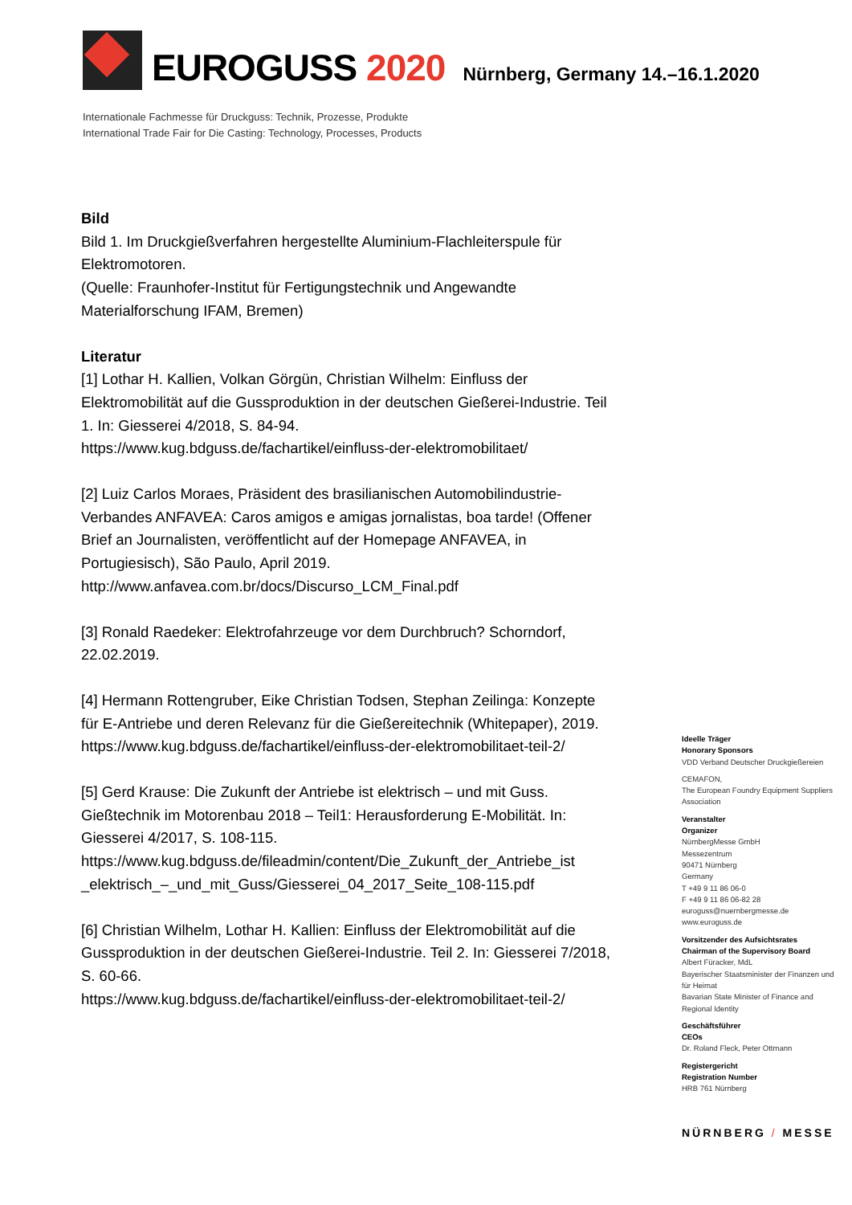EUROGUSS 2020
Nürnberg, Germany 14.–16.1.2020
Internationale Fachmesse für Druckguss: Technik, Prozesse, Produkte
International Trade Fair for Die Casting: Technology, Processes, Products
Bild
Bild 1. Im Druckgießverfahren hergestellte Aluminium-Flachleiterspule für Elektromotoren.
(Quelle: Fraunhofer-Institut für Fertigungstechnik und Angewandte Materialforschung IFAM, Bremen)
Literatur
[1] Lothar H. Kallien, Volkan Görgün, Christian Wilhelm: Einfluss der Elektromobilität auf die Gussproduktion in der deutschen Gießerei-Industrie. Teil 1. In: Giesserei 4/2018, S. 84-94.
https://www.kug.bdguss.de/fachartikel/einfluss-der-elektromobilitaet/
[2] Luiz Carlos Moraes, Präsident des brasilianischen Automobilindustrie-Verbandes ANFAVEA: Caros amigos e amigas jornalistas, boa tarde! (Offener Brief an Journalisten, veröffentlicht auf der Homepage ANFAVEA, in Portugiesisch), São Paulo, April 2019.
http://www.anfavea.com.br/docs/Discurso_LCM_Final.pdf
[3] Ronald Raedeker: Elektrofahrzeuge vor dem Durchbruch? Schorndorf, 22.02.2019.
[4] Hermann Rottengruber, Eike Christian Todsen, Stephan Zeilinga: Konzepte für E-Antriebe und deren Relevanz für die Gießereitechnik (Whitepaper), 2019.
https://www.kug.bdguss.de/fachartikel/einfluss-der-elektromobilitaet-teil-2/
[5] Gerd Krause: Die Zukunft der Antriebe ist elektrisch – und mit Guss. Gießtechnik im Motorenbau 2018 – Teil1: Herausforderung E-Mobilität. In: Giesserei 4/2017, S. 108-115.
https://www.kug.bdguss.de/fileadmin/content/Die_Zukunft_der_Antriebe_ist _elektrisch_–_und_mit_Guss/Giesserei_04_2017_Seite_108-115.pdf
[6] Christian Wilhelm, Lothar H. Kallien: Einfluss der Elektromobilität auf die Gussproduktion in der deutschen Gießerei-Industrie. Teil 2. In: Giesserei 7/2018, S. 60-66.
https://www.kug.bdguss.de/fachartikel/einfluss-der-elektromobilitaet-teil-2/
Ideelle Träger
Honorary Sponsors
VDD Verband Deutscher Druckgießereien
CEMAFON,
The European Foundry Equipment Suppliers Association
Veranstalter
Organizer
NürnbergMesse GmbH
Messezentrum
90471 Nürnberg
Germany
T +49 9 11 86 06-0
F +49 9 11 86 06-82 28
euroguss@nuernbergmesse.de
www.euroguss.de
Vorsitzender des Aufsichtsrates
Chairman of the Supervisory Board
Albert Füracker, MdL
Bayerischer Staatsminister der Finanzen und für Heimat
Bavarian State Minister of Finance and Regional Identity
Geschäftsführer
CEOs
Dr. Roland Fleck, Peter Ottmann
Registergericht
Registration Number
HRB 761 Nürnberg
NÜRNBERG / MESSE